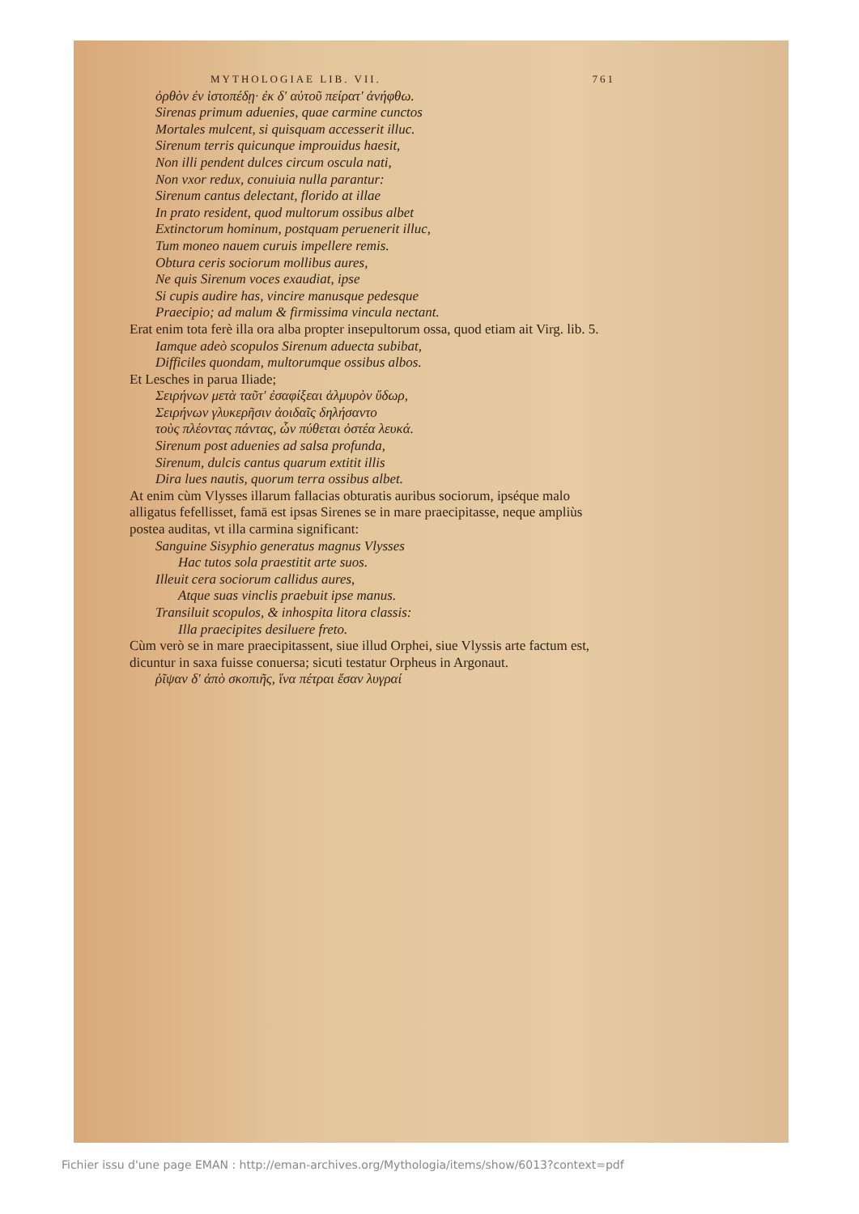MYTHOLOGIAE LIB. VII. 761
ὀρθὸν ἐν ἱστοπέδῃ· ἐκ δ' αὐτοῦ πείρατ' ἀνήφθω.
Sirenas primum aduenies, quae carmine cunctos
Mortales mulcent, si quisquam accesserit illuc.
Sirenum terris quicunque improuidus haesit,
Non illi pendent dulces circum oscula nati,
Non vxor redux, conuiuia nulla parantur:
Sirenum cantus delectant, florido at illae
In prato resident, quod multorum ossibus albet
Extinctorum hominum, postquam peruenerit illuc,
Tum moneo nauem curuis impellere remis.
Obtura ceris sociorum mollibus aures,
Ne quis Sirenum voces exaudiat, ipse
Si cupis audire has, vincire manusque pedesque
Praecipio; ad malum & firmissima vincula nectant.
Erat enim tota ferè illa ora alba propter insepultorum ossa, quod etiam ait Virg. lib. 5.
Iamque adeò scopulos Sirenum aduecta subibat,
Difficiles quondam, multorumque ossibus albos.
Et Lesches in parua Iliade;
Σειρήνων μετὰ ταῦτ' ἐσαφίξεαι ἁλμυρὸν ὕδωρ,
Σειρήνων γλυκερῆσιν ἀοιδαῖς δηλήσαντο
τοὺς πλέοντας πάντας, ὧν πύθεται ὀστέα λευκά.
Sirenum post aduenies ad salsa profunda,
Sirenum, dulcis cantus quarum extitit illis
Dira lues nautis, quorum terra ossibus albet.
At enim cùm Vlysses illarum fallacias obturatis auribus sociorum, ipséque malo alligatus fefellisset, famā est ipsas Sirenes se in mare praecipitasse, neque ampliùs postea auditas, vt illa carmina significant:
Sanguine Sisyphio generatus magnus Vlysses
Hac tutos sola praestitit arte suos.
Illeuit cera sociorum callidus aures,
Atque suas vinclis praebuit ipse manus.
Transiluit scopulos, & inhospita litora classis:
Illa praecipites desiluere freto.
Cùm verò se in mare praecipitassent, siue illud Orphei, siue Vlyssis arte factum est, dicuntur in saxa fuisse conuersa; sicuti testatur Orpheus in Argonaut.
ῥῖψαν δ' ἀπὸ σκοπιῆς, ἵνα πέτραι ἔσαν λυγραί
Fichier issu d'une page EMAN : http://eman-archives.org/Mythologia/items/show/6013?context=pdf